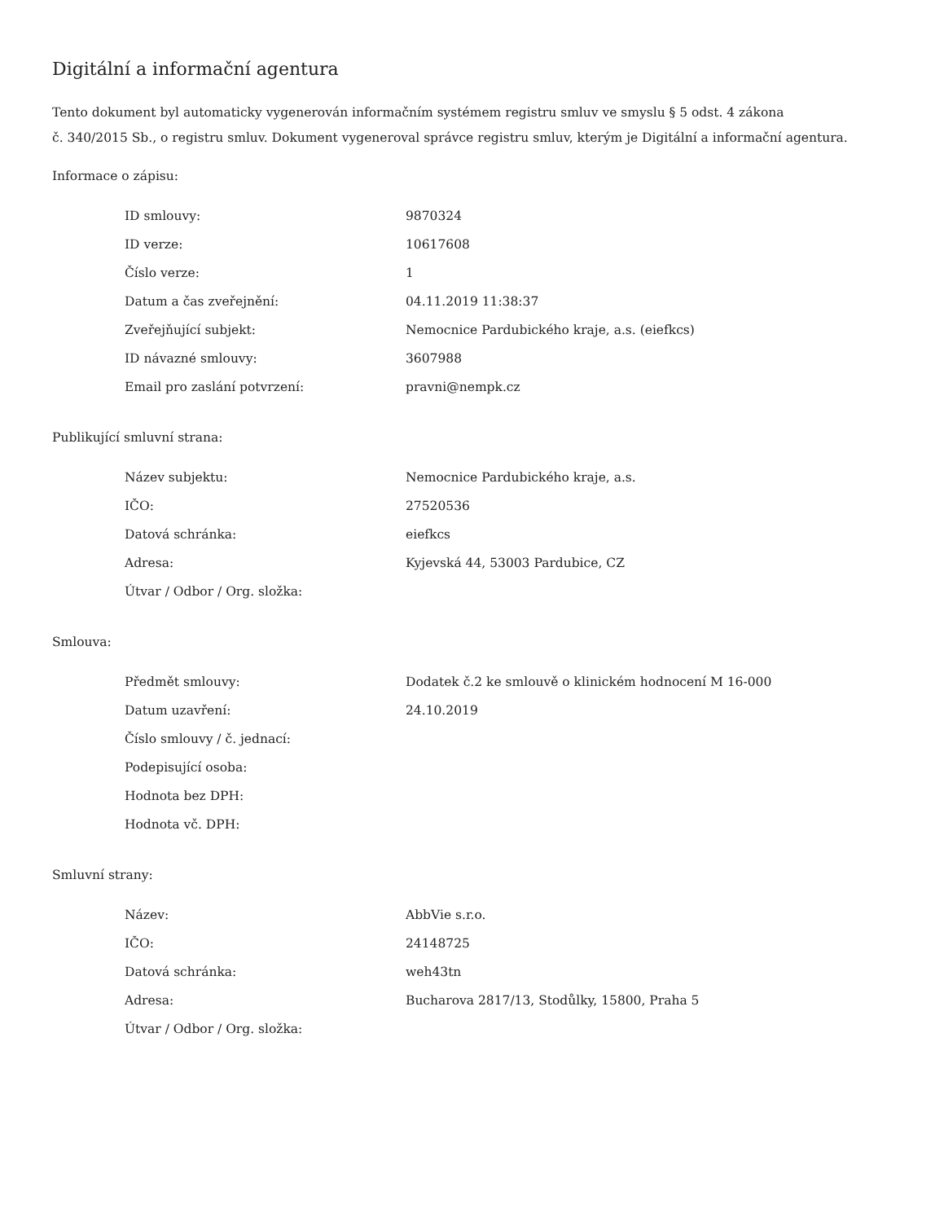Digitální a informační agentura
Tento dokument byl automaticky vygenerován informačním systémem registru smluv ve smyslu § 5 odst. 4 zákona
č. 340/2015 Sb., o registru smluv. Dokument vygeneroval správce registru smluv, kterým je Digitální a informační agentura.
Informace o zápisu:
| ID smlouvy: | 9870324 |
| ID verze: | 10617608 |
| Číslo verze: | 1 |
| Datum a čas zveřejnění: | 04.11.2019 11:38:37 |
| Zveřejňující subjekt: | Nemocnice Pardubického kraje, a.s. (eiefkcs) |
| ID návazné smlouvy: | 3607988 |
| Email pro zaslání potvrzení: | pravni@nempk.cz |
Publikující smluvní strana:
| Název subjektu: | Nemocnice Pardubického kraje, a.s. |
| IČO: | 27520536 |
| Datová schránka: | eiefkcs |
| Adresa: | Kyjevská 44, 53003 Pardubice, CZ |
| Útvar / Odbor / Org. složka: | |
Smlouva:
| Předmět smlouvy: | Dodatek č.2 ke smlouvě o klinickém hodnocení M 16-000 |
| Datum uzavření: | 24.10.2019 |
| Číslo smlouvy / č. jednací: | |
| Podepisující osoba: | |
| Hodnota bez DPH: | |
| Hodnota vč. DPH: | |
Smluvní strany:
| Název: | AbbVie s.r.o. |
| IČO: | 24148725 |
| Datová schránka: | weh43tn |
| Adresa: | Bucharova 2817/13, Stodůlky, 15800, Praha 5 |
| Útvar / Odbor / Org. složka: | |